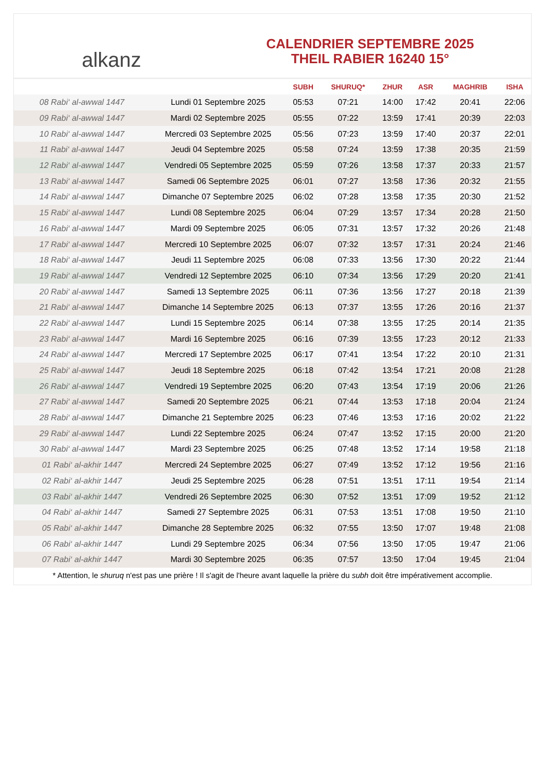alkanz
CALENDRIER SEPTEMBRE 2025
THEIL RABIER 16240 15°
| | | SUBH | SHURUQ* | ZHUR | ASR | MAGHRIB | ISHA |
| --- | --- | --- | --- | --- | --- | --- | --- |
| 08 Rabi‘ al-awwal 1447 | Lundi 01 Septembre 2025 | 05:53 | 07:21 | 14:00 | 17:42 | 20:41 | 22:06 |
| 09 Rabi‘ al-awwal 1447 | Mardi 02 Septembre 2025 | 05:55 | 07:22 | 13:59 | 17:41 | 20:39 | 22:03 |
| 10 Rabi‘ al-awwal 1447 | Mercredi 03 Septembre 2025 | 05:56 | 07:23 | 13:59 | 17:40 | 20:37 | 22:01 |
| 11 Rabi‘ al-awwal 1447 | Jeudi 04 Septembre 2025 | 05:58 | 07:24 | 13:59 | 17:38 | 20:35 | 21:59 |
| 12 Rabi‘ al-awwal 1447 | Vendredi 05 Septembre 2025 | 05:59 | 07:26 | 13:58 | 17:37 | 20:33 | 21:57 |
| 13 Rabi‘ al-awwal 1447 | Samedi 06 Septembre 2025 | 06:01 | 07:27 | 13:58 | 17:36 | 20:32 | 21:55 |
| 14 Rabi‘ al-awwal 1447 | Dimanche 07 Septembre 2025 | 06:02 | 07:28 | 13:58 | 17:35 | 20:30 | 21:52 |
| 15 Rabi‘ al-awwal 1447 | Lundi 08 Septembre 2025 | 06:04 | 07:29 | 13:57 | 17:34 | 20:28 | 21:50 |
| 16 Rabi‘ al-awwal 1447 | Mardi 09 Septembre 2025 | 06:05 | 07:31 | 13:57 | 17:32 | 20:26 | 21:48 |
| 17 Rabi‘ al-awwal 1447 | Mercredi 10 Septembre 2025 | 06:07 | 07:32 | 13:57 | 17:31 | 20:24 | 21:46 |
| 18 Rabi‘ al-awwal 1447 | Jeudi 11 Septembre 2025 | 06:08 | 07:33 | 13:56 | 17:30 | 20:22 | 21:44 |
| 19 Rabi‘ al-awwal 1447 | Vendredi 12 Septembre 2025 | 06:10 | 07:34 | 13:56 | 17:29 | 20:20 | 21:41 |
| 20 Rabi‘ al-awwal 1447 | Samedi 13 Septembre 2025 | 06:11 | 07:36 | 13:56 | 17:27 | 20:18 | 21:39 |
| 21 Rabi‘ al-awwal 1447 | Dimanche 14 Septembre 2025 | 06:13 | 07:37 | 13:55 | 17:26 | 20:16 | 21:37 |
| 22 Rabi‘ al-awwal 1447 | Lundi 15 Septembre 2025 | 06:14 | 07:38 | 13:55 | 17:25 | 20:14 | 21:35 |
| 23 Rabi‘ al-awwal 1447 | Mardi 16 Septembre 2025 | 06:16 | 07:39 | 13:55 | 17:23 | 20:12 | 21:33 |
| 24 Rabi‘ al-awwal 1447 | Mercredi 17 Septembre 2025 | 06:17 | 07:41 | 13:54 | 17:22 | 20:10 | 21:31 |
| 25 Rabi‘ al-awwal 1447 | Jeudi 18 Septembre 2025 | 06:18 | 07:42 | 13:54 | 17:21 | 20:08 | 21:28 |
| 26 Rabi‘ al-awwal 1447 | Vendredi 19 Septembre 2025 | 06:20 | 07:43 | 13:54 | 17:19 | 20:06 | 21:26 |
| 27 Rabi‘ al-awwal 1447 | Samedi 20 Septembre 2025 | 06:21 | 07:44 | 13:53 | 17:18 | 20:04 | 21:24 |
| 28 Rabi‘ al-awwal 1447 | Dimanche 21 Septembre 2025 | 06:23 | 07:46 | 13:53 | 17:16 | 20:02 | 21:22 |
| 29 Rabi‘ al-awwal 1447 | Lundi 22 Septembre 2025 | 06:24 | 07:47 | 13:52 | 17:15 | 20:00 | 21:20 |
| 30 Rabi‘ al-awwal 1447 | Mardi 23 Septembre 2025 | 06:25 | 07:48 | 13:52 | 17:14 | 19:58 | 21:18 |
| 01 Rabi‘ al-akhir 1447 | Mercredi 24 Septembre 2025 | 06:27 | 07:49 | 13:52 | 17:12 | 19:56 | 21:16 |
| 02 Rabi‘ al-akhir 1447 | Jeudi 25 Septembre 2025 | 06:28 | 07:51 | 13:51 | 17:11 | 19:54 | 21:14 |
| 03 Rabi‘ al-akhir 1447 | Vendredi 26 Septembre 2025 | 06:30 | 07:52 | 13:51 | 17:09 | 19:52 | 21:12 |
| 04 Rabi‘ al-akhir 1447 | Samedi 27 Septembre 2025 | 06:31 | 07:53 | 13:51 | 17:08 | 19:50 | 21:10 |
| 05 Rabi‘ al-akhir 1447 | Dimanche 28 Septembre 2025 | 06:32 | 07:55 | 13:50 | 17:07 | 19:48 | 21:08 |
| 06 Rabi‘ al-akhir 1447 | Lundi 29 Septembre 2025 | 06:34 | 07:56 | 13:50 | 17:05 | 19:47 | 21:06 |
| 07 Rabi‘ al-akhir 1447 | Mardi 30 Septembre 2025 | 06:35 | 07:57 | 13:50 | 17:04 | 19:45 | 21:04 |
* Attention, le shuruq n'est pas une prière ! Il s'agit de l'heure avant laquelle la prière du subh doit être impérativement accomplie.